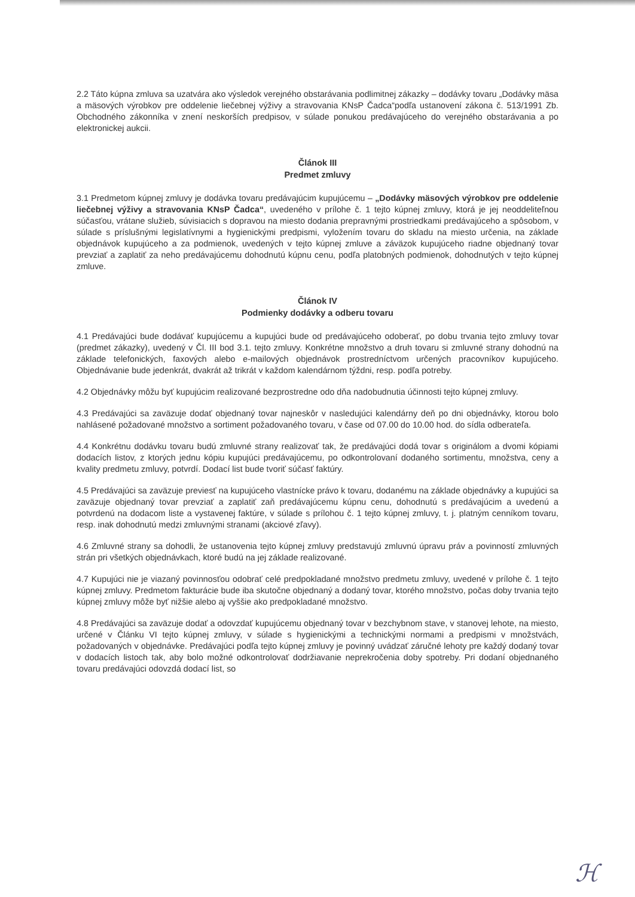2.2 Táto kúpna zmluva sa uzatvára ako výsledok verejného obstarávania podlimitnej zákazky – dodávky tovaru „Dodávky mäsa a mäsových výrobkov pre oddelenie liečebnej výživy a stravovania KNsP Čadca“podľa ustanovení zákona č. 513/1991 Zb. Obchodného zákonníka v znení neskorších predpisov, v súlade ponukou predávajúceho do verejného obstarávania a po elektronickej aukcii.
Článok III
Predmet zmluvy
3.1 Predmetom kúpnej zmluvy je dodávka tovaru predávajúcim kupujúcemu – „Dodávky mäsových výrobkov pre oddelenie liečebnej výživy a stravovania KNsP Čadca“, uvedeného v prílohe č. 1 tejto kúpnej zmluvy, ktorá je jej neoddeliteľnou súčasťou, vrátane služieb, súvisiacich s dopravou na miesto dodania prepravnými prostriedkami predávajúceho a spôsobom, v súlade s príslušnými legislatívnymi a hygienickými predpismi, vyložením tovaru do skladu na miesto určenia, na základe objednávok kupujúceho a za podmienok, uvedených v tejto kúpnej zmluve a záväzok kupujúceho riadne objednaný tovar prevziať a zaplatiť za neho predávajúcemu dohodnutú kúpnu cenu, podľa platobných podmienok, dohodnutých v tejto kúpnej zmluve.
Článok IV
Podmienky dodávky a odberu tovaru
4.1 Predávajúci bude dodávať kupujúcemu a kupujúci bude od predávajúceho odoberať, po dobu trvania tejto zmluvy tovar (predmet zákazky), uvedený v Čl. III bod 3.1. tejto zmluvy. Konkrétne množstvo a druh tovaru si zmluvné strany dohodnú na základe telefonických, faxových alebo e-mailových objednávok prostredníctvom určených pracovníkov kupujúceho. Objednávanie bude jedenkrát, dvakrát až trikrát v každom kalendárnom týždni, resp. podľa potreby.
4.2 Objednávky môžu byť kupujúcim realizované bezprostredne odo dňa nadobudnutia účinnosti tejto kúpnej zmluvy.
4.3 Predávajúci sa zaväzuje dodať objednaný tovar najneskôr v nasledujúci kalendárny deň po dni objednávky, ktorou bolo nahlásené požadované množstvo a sortiment požadovaného tovaru, v čase od 07.00 do 10.00 hod. do sídla odberateľa.
4.4 Konkrétnu dodávku tovaru budú zmluvné strany realizovať tak, že predávajúci dodá tovar s originálom a dvomi kópiami dodacích listov, z ktorých jednu kópiu kupujúci predávajúcemu, po odkontrolovaní dodaného sortimentu, množstva, ceny a kvality predmetu zmluvy, potvrdí. Dodací list bude tvoriť súčasť faktúry.
4.5 Predávajúci sa zaväzuje previesť na kupujúceho vlastnícke právo k tovaru, dodanému na základe objednávky a kupujúci sa zaväzuje objednaný tovar prevziať a zaplatiť zaň predávajúcemu kúpnu cenu, dohodnutú s predávajúcim a uvedenú a potvrdenú na dodacom liste a vystavenej faktúre, v súlade s prílohou č. 1 tejto kúpnej zmluvy, t. j. platným cenníkom tovaru, resp. inak dohodnutú medzi zmluvnými stranami (akciové zľavy).
4.6 Zmluvné strany sa dohodli, že ustanovenia tejto kúpnej zmluvy predstavujú zmluvnú úpravu práv a povinností zmluvných strán pri všetkých objednávkach, ktoré budú na jej základe realizované.
4.7 Kupujúci nie je viazaný povinnosťou odobrať celé predpokladané množstvo predmetu zmluvy, uvedené v prílohe č. 1 tejto kúpnej zmluvy. Predmetom fakturácie bude iba skutočne objednaný a dodaný tovar, ktorého množstvo, počas doby trvania tejto kúpnej zmluvy môže byť nižšie alebo aj vyššie ako predpokladané množstvo.
4.8 Predávajúci sa zaväzuje dodať a odovzdať kupujúcemu objednaný tovar v bezchybnom stave, v stanovej lehote, na miesto, určené v Článku VI tejto kúpnej zmluvy, v súlade s hygienickými a technickými normami a predpismi v množstvách, požadovaných v objednávke. Predávajúci podľa tejto kúpnej zmluvy je povinný uvádzať záručné lehoty pre každý dodaný tovar v dodacích listoch tak, aby bolo možné odkontrolovať dodržiavanie neprekročenia doby spotreby. Pri dodaní objednaného tovaru predávajúci odovzdá dodací list, so
ℋ